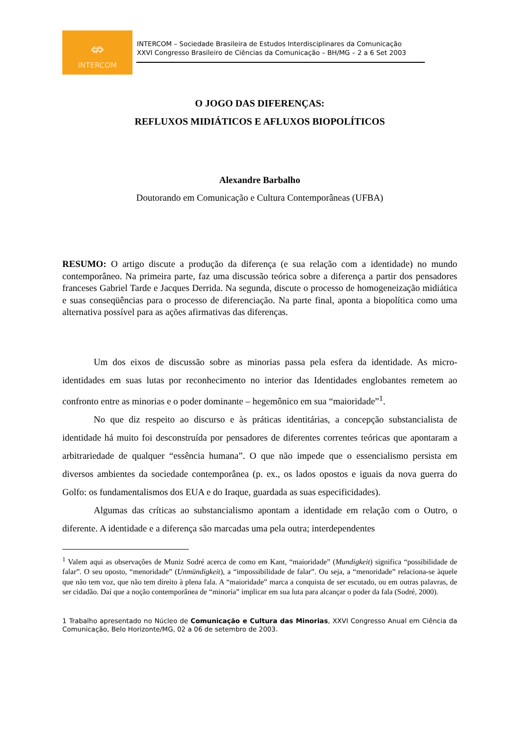⇎
INTERCOM
INTERCOM – Sociedade Brasileira de Estudos Interdisciplinares da Comunicação
XXVI Congresso Brasileiro de Ciências da Comunicação – BH/MG – 2 a 6 Set 2003
O JOGO DAS DIFERENÇAS:
REFLUXOS MIDIÁTICOS E AFLUXOS BIOPOLÍTICOS
Alexandre Barbalho
Doutorando em Comunicação e Cultura Contemporâneas (UFBA)
RESUMO: O artigo discute a produção da diferença (e sua relação com a identidade) no mundo contemporâneo. Na primeira parte, faz uma discussão teórica sobre a diferença a partir dos pensadores franceses Gabriel Tarde e Jacques Derrida. Na segunda, discute o processo de homogeneização midiática e suas conseqüências para o processo de diferenciação. Na parte final, aponta a biopolítica como uma alternativa possível para as ações afirmativas das diferenças.
Um dos eixos de discussão sobre as minorias passa pela esfera da identidade. As micro-identidades em suas lutas por reconhecimento no interior das Identidades englobantes remetem ao confronto entre as minorias e o poder dominante – hegemônico em sua “maioridade”<sup>1</sup>.
No que diz respeito ao discurso e às práticas identitárias, a concepção substancialista de identidade há muito foi desconstruída por pensadores de diferentes correntes teóricas que apontaram a arbitrariedade de qualquer “essência humana”. O que não impede que o essencialismo persista em diversos ambientes da sociedade contemporânea (p. ex., os lados opostos e iguais da nova guerra do Golfo: os fundamentalismos dos EUA e do Iraque, guardada as suas especificidades).
Algumas das críticas ao substancialismo apontam a identidade em relação com o Outro, o diferente. A identidade e a diferença são marcadas uma pela outra; interdependentes
<sup>1</sup> Valem aqui as observações de Muniz Sodré acerca de como em Kant, “maioridade” (Mundigkeit) significa “possibilidade de falar”. O seu oposto, “menoridade” (Unmündigkeit), a “impossibilidade de falar”. Ou seja, a “menoridade” relaciona-se àquele que não tem voz, que não tem direito à plena fala. A “maioridade” marca a conquista de ser escutado, ou em outras palavras, de ser cidadão. Daí que a noção contemporânea de “minoria” implicar em sua luta para alcançar o poder da fala (Sodré, 2000).
1 Trabalho apresentado no Núcleo de Comunicação e Cultura das Minorias, XXVI Congresso Anual em Ciência da Comunicação, Belo Horizonte/MG, 02 a 06 de setembro de 2003.